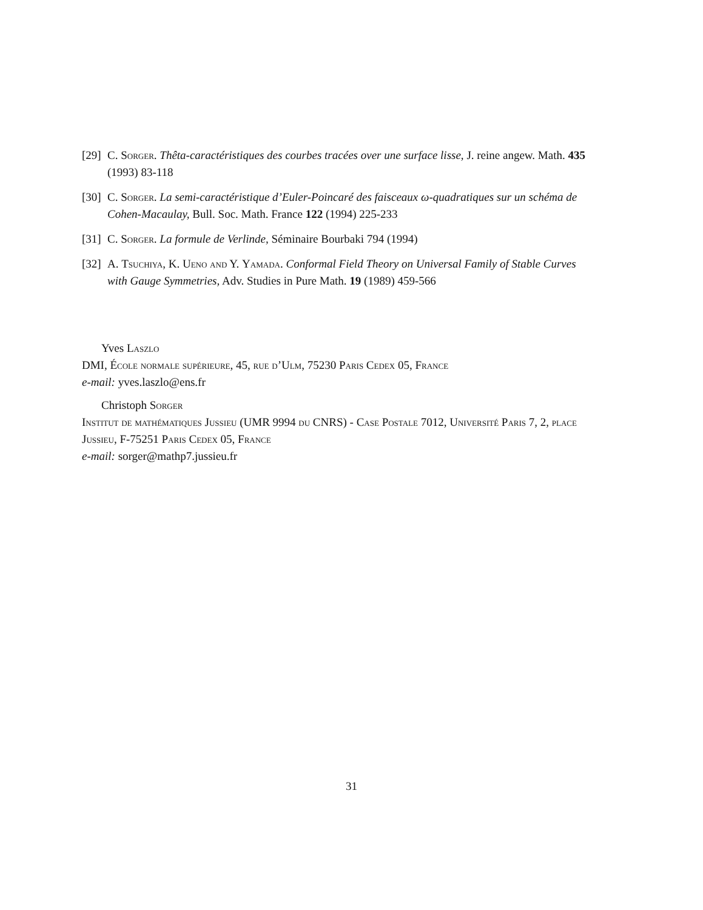[29]
C. Sorger. Thêta-caractéristiques des courbes tracées over une surface lisse, J. reine angew. Math. 435 (1993) 83-118
[30]
C. Sorger. La semi-caractéristique d’Euler-Poincaré des faisceaux ω-quadratiques sur un schéma de Cohen-Macaulay, Bull. Soc. Math. France 122 (1994) 225-233
[31]
C. Sorger. La formule de Verlinde, Séminaire Bourbaki 794 (1994)
[32]
A. Tsuchiya, K. Ueno and Y. Yamada. Conformal Field Theory on Universal Family of Stable Curves with Gauge Symmetries, Adv. Studies in Pure Math. 19 (1989) 459-566
Yves Laszlo
DMI, École normale supérieure, 45, rue d’Ulm, 75230 Paris Cedex 05, France
e-mail: yves.laszlo@ens.fr
Christoph Sorger
Institut de mathématiques Jussieu (UMR 9994 du CNRS) - Case Postale 7012, Université Paris 7, 2, place Jussieu, F-75251 Paris Cedex 05, France
e-mail: sorger@mathp7.jussieu.fr
31